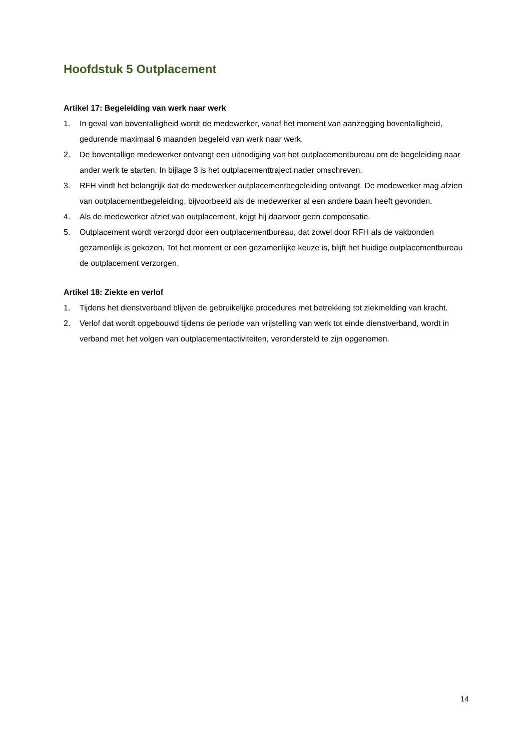Hoofdstuk 5 Outplacement
Artikel 17: Begeleiding van werk naar werk
1. In geval van boventalligheid wordt de medewerker, vanaf het moment van aanzegging boventalligheid, gedurende maximaal 6 maanden begeleid van werk naar werk.
2. De boventallige medewerker ontvangt een uitnodiging van het outplacementbureau om de begeleiding naar ander werk te starten. In bijlage 3 is het outplacementtraject nader omschreven.
3. RFH vindt het belangrijk dat de medewerker outplacementbegeleiding ontvangt. De medewerker mag afzien van outplacementbegeleiding, bijvoorbeeld als de medewerker al een andere baan heeft gevonden.
4. Als de medewerker afziet van outplacement, krijgt hij daarvoor geen compensatie.
5. Outplacement wordt verzorgd door een outplacementbureau, dat zowel door RFH als de vakbonden gezamenlijk is gekozen. Tot het moment er een gezamenlijke keuze is, blijft het huidige outplacementbureau de outplacement verzorgen.
Artikel 18: Ziekte en verlof
1. Tijdens het dienstverband blijven de gebruikelijke procedures met betrekking tot ziekmelding van kracht.
2. Verlof dat wordt opgebouwd tijdens de periode van vrijstelling van werk tot einde dienstverband, wordt in verband met het volgen van outplacementactiviteiten, verondersteld te zijn opgenomen.
14